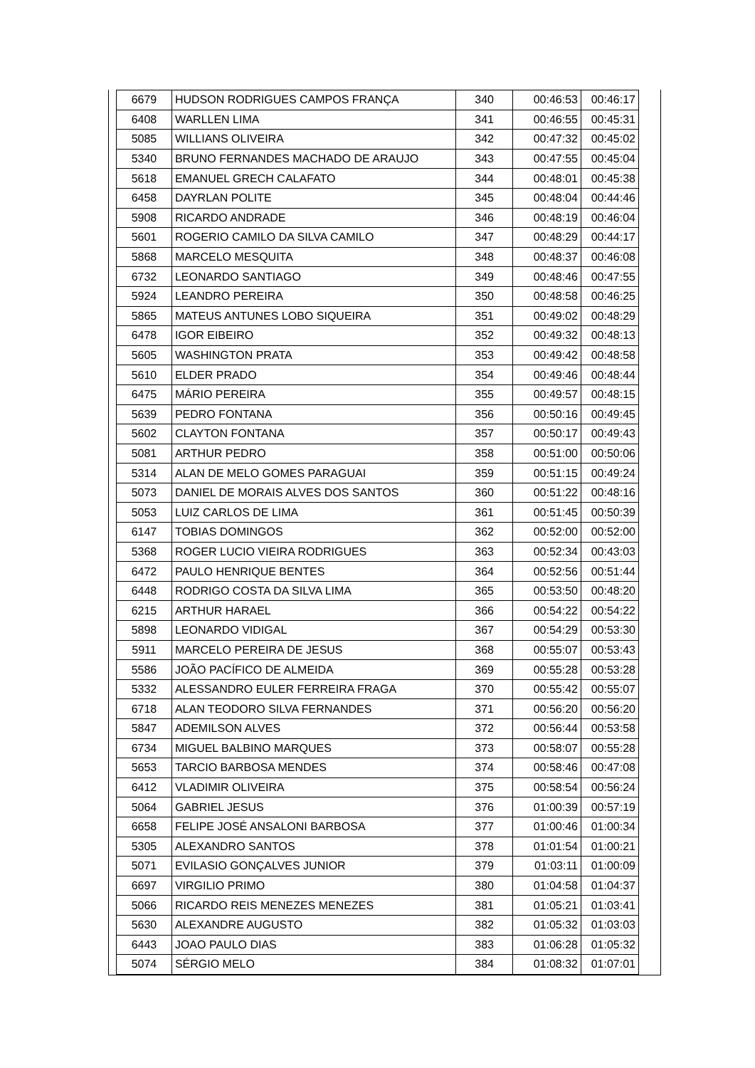| 6679 | HUDSON RODRIGUES CAMPOS FRANÇA | 340 | 00:46:53 | 00:46:17 |
| 6408 | WARLLEN LIMA | 341 | 00:46:55 | 00:45:31 |
| 5085 | WILLIANS OLIVEIRA | 342 | 00:47:32 | 00:45:02 |
| 5340 | BRUNO FERNANDES MACHADO DE ARAUJO | 343 | 00:47:55 | 00:45:04 |
| 5618 | EMANUEL GRECH CALAFATO | 344 | 00:48:01 | 00:45:38 |
| 6458 | DAYRLAN POLITE | 345 | 00:48:04 | 00:44:46 |
| 5908 | RICARDO ANDRADE | 346 | 00:48:19 | 00:46:04 |
| 5601 | ROGERIO CAMILO DA SILVA CAMILO | 347 | 00:48:29 | 00:44:17 |
| 5868 | MARCELO MESQUITA | 348 | 00:48:37 | 00:46:08 |
| 6732 | LEONARDO SANTIAGO | 349 | 00:48:46 | 00:47:55 |
| 5924 | LEANDRO PEREIRA | 350 | 00:48:58 | 00:46:25 |
| 5865 | MATEUS ANTUNES LOBO SIQUEIRA | 351 | 00:49:02 | 00:48:29 |
| 6478 | IGOR EIBEIRO | 352 | 00:49:32 | 00:48:13 |
| 5605 | WASHINGTON PRATA | 353 | 00:49:42 | 00:48:58 |
| 5610 | ELDER PRADO | 354 | 00:49:46 | 00:48:44 |
| 6475 | MÁRIO PEREIRA | 355 | 00:49:57 | 00:48:15 |
| 5639 | PEDRO FONTANA | 356 | 00:50:16 | 00:49:45 |
| 5602 | CLAYTON FONTANA | 357 | 00:50:17 | 00:49:43 |
| 5081 | ARTHUR PEDRO | 358 | 00:51:00 | 00:50:06 |
| 5314 | ALAN DE MELO GOMES PARAGUAI | 359 | 00:51:15 | 00:49:24 |
| 5073 | DANIEL DE MORAIS ALVES DOS SANTOS | 360 | 00:51:22 | 00:48:16 |
| 5053 | LUIZ CARLOS DE LIMA | 361 | 00:51:45 | 00:50:39 |
| 6147 | TOBIAS DOMINGOS | 362 | 00:52:00 | 00:52:00 |
| 5368 | ROGER LUCIO VIEIRA RODRIGUES | 363 | 00:52:34 | 00:43:03 |
| 6472 | PAULO HENRIQUE BENTES | 364 | 00:52:56 | 00:51:44 |
| 6448 | RODRIGO COSTA DA SILVA LIMA | 365 | 00:53:50 | 00:48:20 |
| 6215 | ARTHUR HARAEL | 366 | 00:54:22 | 00:54:22 |
| 5898 | LEONARDO VIDIGAL | 367 | 00:54:29 | 00:53:30 |
| 5911 | MARCELO PEREIRA DE JESUS | 368 | 00:55:07 | 00:53:43 |
| 5586 | JOÃO PACÍFICO DE ALMEIDA | 369 | 00:55:28 | 00:53:28 |
| 5332 | ALESSANDRO EULER FERREIRA FRAGA | 370 | 00:55:42 | 00:55:07 |
| 6718 | ALAN TEODORO SILVA FERNANDES | 371 | 00:56:20 | 00:56:20 |
| 5847 | ADEMILSON ALVES | 372 | 00:56:44 | 00:53:58 |
| 6734 | MIGUEL BALBINO MARQUES | 373 | 00:58:07 | 00:55:28 |
| 5653 | TARCIO BARBOSA MENDES | 374 | 00:58:46 | 00:47:08 |
| 6412 | VLADIMIR OLIVEIRA | 375 | 00:58:54 | 00:56:24 |
| 5064 | GABRIEL JESUS | 376 | 01:00:39 | 00:57:19 |
| 6658 | FELIPE JOSÉ ANSALONI BARBOSA | 377 | 01:00:46 | 01:00:34 |
| 5305 | ALEXANDRO SANTOS | 378 | 01:01:54 | 01:00:21 |
| 5071 | EVILASIO GONÇALVES JUNIOR | 379 | 01:03:11 | 01:00:09 |
| 6697 | VIRGILIO PRIMO | 380 | 01:04:58 | 01:04:37 |
| 5066 | RICARDO REIS MENEZES MENEZES | 381 | 01:05:21 | 01:03:41 |
| 5630 | ALEXANDRE AUGUSTO | 382 | 01:05:32 | 01:03:03 |
| 6443 | JOAO PAULO DIAS | 383 | 01:06:28 | 01:05:32 |
| 5074 | SÉRGIO MELO | 384 | 01:08:32 | 01:07:01 |